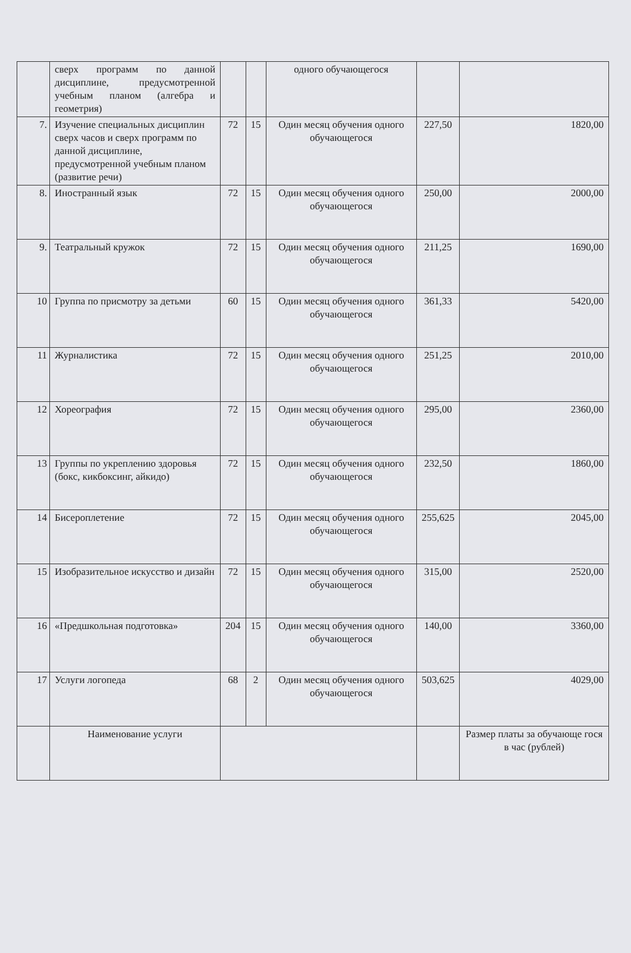| | сверх программ по данной дисциплине, предусмотренной учебным планом (алгебра и геометрия) | | | одного обучающегося | | |
| 7. | Изучение специальных дисциплин сверх часов и сверх программ по данной дисциплине, предусмотренной учебным планом (развитие речи) | 72 | 15 | Один месяц обучения одного обучающегося | 227,50 | 1820,00 |
| 8. | Иностранный язык | 72 | 15 | Один месяц обучения одного обучающегося | 250,00 | 2000,00 |
| 9. | Театральный кружок | 72 | 15 | Один месяц обучения одного обучающегося | 211,25 | 1690,00 |
| 10 | Группа по присмотру за детьми | 60 | 15 | Один месяц обучения одного обучающегося | 361,33 | 5420,00 |
| 11 | Журналистика | 72 | 15 | Один месяц обучения одного обучающегося | 251,25 | 2010,00 |
| 12 | Хореография | 72 | 15 | Один месяц обучения одного обучающегося | 295,00 | 2360,00 |
| 13 | Группы по укреплению здоровья (бокс, кикбоксинг, айкидо) | 72 | 15 | Один месяц обучения одного обучающегося | 232,50 | 1860,00 |
| 14 | Бисероплетение | 72 | 15 | Один месяц обучения одного обучающегося | 255,625 | 2045,00 |
| 15 | Изобразительное искусство и дизайн | 72 | 15 | Один месяц обучения одного обучающегося | 315,00 | 2520,00 |
| 16 | «Предшкольная подготовка» | 204 | 15 | Один месяц обучения одного обучающегося | 140,00 | 3360,00 |
| 17 | Услуги логопеда | 68 | 2 | Один месяц обучения одного обучающегося | 503,625 | 4029,00 |
| | Наименование услуги | | | | | Размер платы за обучающе гося в час (рублей) |